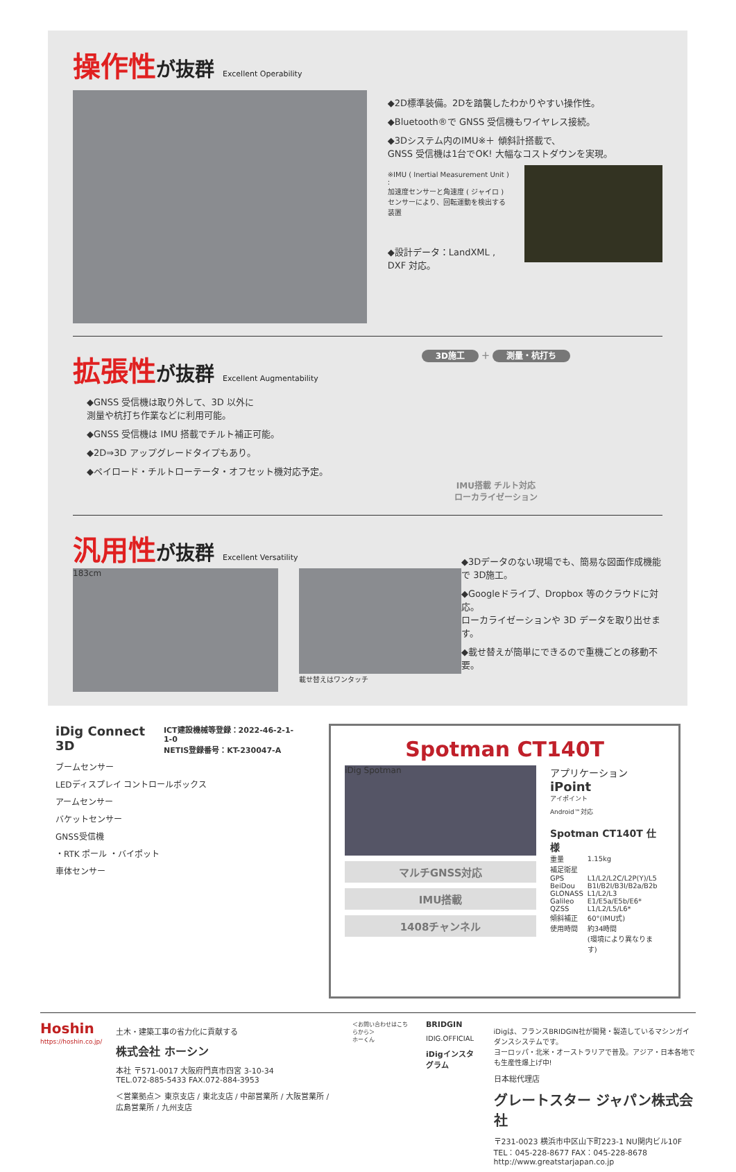操作性が抜群 Excellent Operability
◆2D標準装備。2Dを踏襲したわかりやすい操作性。
◆Bluetooth®で GNSS 受信機もワイヤレス接続。
◆3Dシステム内のIMU※＋ 傾斜計搭載で、
GNSS 受信機は1台でOK! 大幅なコストダウンを実現。
※IMU ( Inertial Measurement Unit ) :
加速度センサーと角速度 ( ジャイロ )
センサーにより、回転運動を検出する装置
◆設計データ：LandXML , DXF 対応。
拡張性が抜群 Excellent Augmentability
◆GNSS 受信機は取り外して、3D 以外に
測量や杭打ち作業などに利用可能。
◆GNSS 受信機は IMU 搭載でチルト補正可能。
◆2D⇒3D アップグレードタイプもあり。
◆ペイロード・チルトローテータ・オフセット機対応予定。
3D施工 ＋ 測量・杭打ち
IMU搭載 チルト対応
ローカライゼーション
汎用性が抜群 Excellent Versatility
183cm
載せ替えはワンタッチ
◆3Dデータのない現場でも、簡易な図面作成機能で 3D施工。
◆Googleドライブ、Dropbox 等のクラウドに対応。
ローカライゼーションや 3D データを取り出せます。
◆載せ替えが簡単にできるので重機ごとの移動不要。
iDig Connect 3D ICT建設機械等登録：2022-46-2-1-1-0
NETIS登録番号：KT-230047-A
ブームセンサー
LEDディスプレイ コントロールボックス
アームセンサー
バケットセンサー
GNSS受信機
・RTK ポール ・バイポット
車体センサー
Spotman CT140T
iDig Spotman
マルチGNSS対応
IMU搭載
1408チャンネル
アプリケーション
iPoint
アイポイント
Android™対応
Spotman CT140T 仕様
| 重量 | 1.15kg |
| 補足衛星 | |
| GPS | L1/L2/L2C/L2P(Y)/L5 |
| BeiDou | B1I/B2I/B3I/B2a/B2b |
| GLONASS | L1/L2/L3 |
| Galileo | E1/E5a/E5b/E6* |
| QZSS | L1/L2/L5/L6* |
| 傾斜補正 | 60°(IMU式) |
| 使用時間 | 約34時間 |
| | (環境により異なります) |
Hoshin
https://hoshin.co.jp/
土木・建築工事の省力化に貢献する
株式会社 ホーシン
本社 〒571-0017 大阪府門真市四宮 3-10-34
TEL.072-885-5433 FAX.072-884-3953
＜営業拠点＞ 東京支店 / 東北支店 / 中部営業所 / 大阪営業所 / 広島営業所 / 九州支店
＜お問い合わせはこちらから＞
ホーくん
BRIDGIN
IDIG.OFFICIAL
iDigインスタグラム
iDigは、フランスBRIDGIN社が開発・製造しているマシンガイダンスシステムです。
ヨーロッパ・北米・オーストラリアで普及。アジア・日本各地でも生産性爆上げ中!
日本総代理店
グレートスター ジャパン株式会社
〒231-0023 横浜市中区山下町223-1 NU関内ビル10F
TEL：045-228-8677 FAX：045-228-8678
http://www.greatstarjapan.co.jp